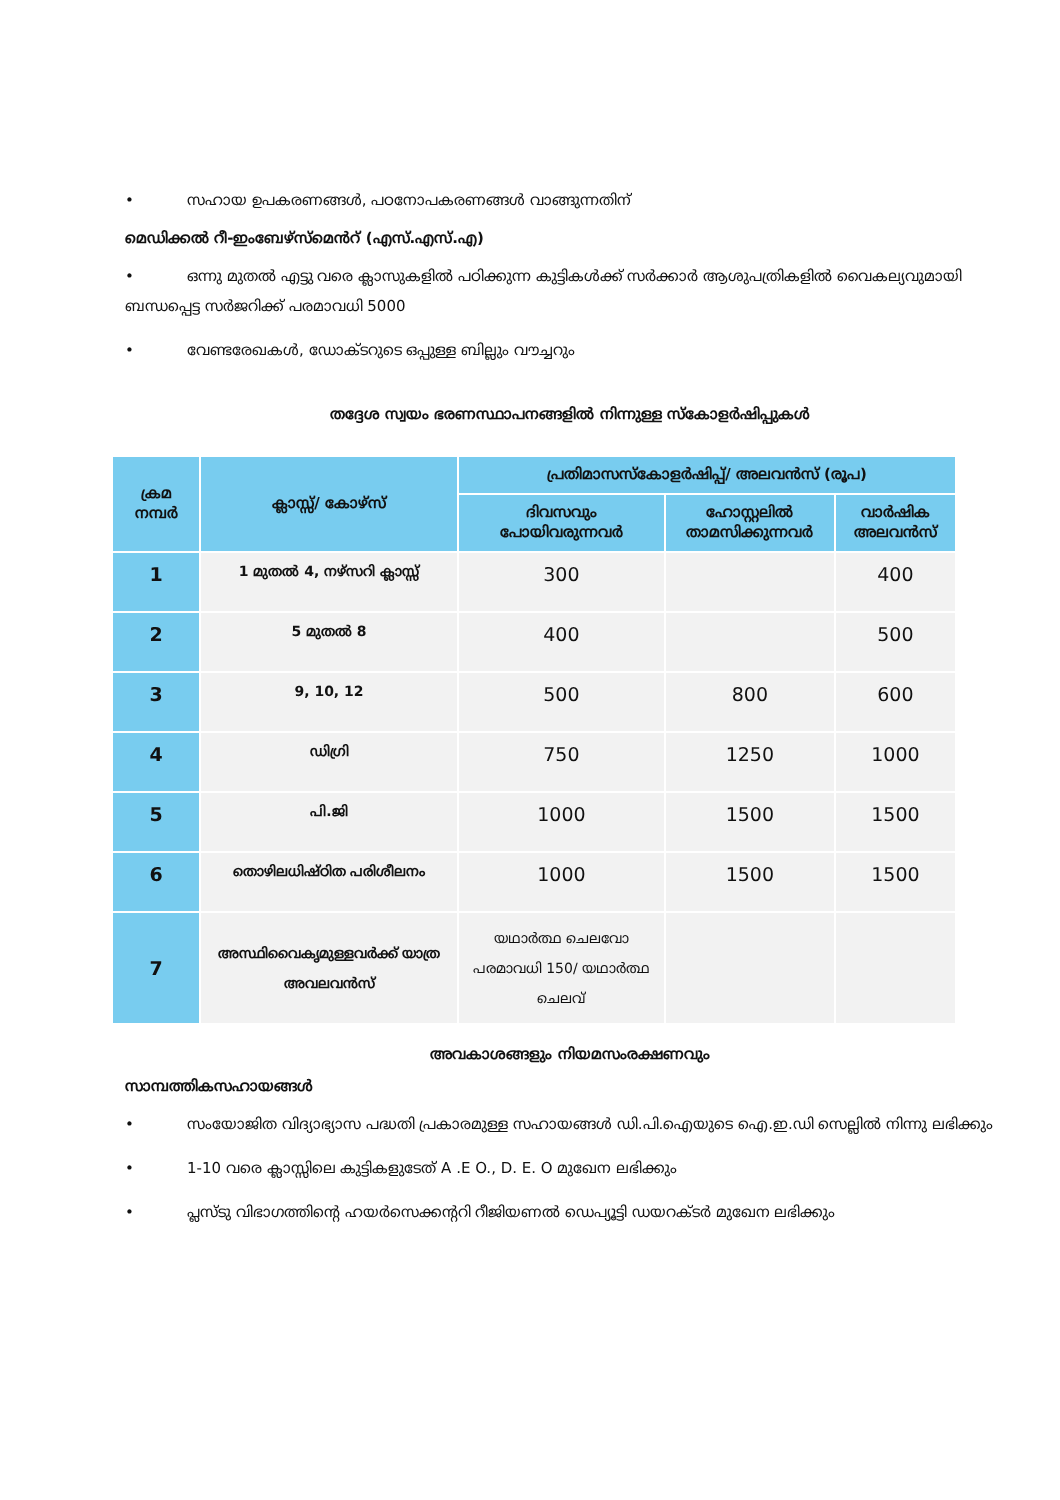• സഹായ ഉപകരണങ്ങൾ, പഠനോപകരണങ്ങൾ വാങ്ങുന്നതിന്
മെഡിക്കൽ റീ-ഇംബേഴ്സ്മെൻറ് (എസ്.എസ്.എ)
• ഒന്നു മുതൽ എട്ടു വരെ ക്ലാസുകളിൽ പഠിക്കുന്ന കുട്ടികൾക്ക് സർക്കാർ ആശുപത്രികളിൽ വൈകല്യവുമായി ബന്ധപ്പെട്ട സർജറിക്ക് പരമാവധി 5000
• വേണ്ടരേഖകൾ, ഡോക്ടറുടെ ഒപ്പുള്ള ബില്ലും വൗച്ചറും
തദ്ദേശ സ്വയം ഭരണസ്ഥാപനങ്ങളിൽ നിന്നുള്ള സ്കോളർഷിപ്പുകൾ
| ക്രമ നമ്പർ | ക്ലാസ്സ്/ കോഴ്സ് | പ്രതിമാസസ്കോളർഷിപ്പ്/ അലവൻസ് (രൂപ) | | |
| --- | --- | --- | --- | --- |
| | | ദിവസവും പോയിവരുന്നവർ | ഹോസ്റ്റലിൽ താമസിക്കുന്നവർ | വാർഷിക അലവൻസ് |
| 1 | 1 മുതൽ 4, നഴ്സറി ക്ലാസ്സ് | 300 | | 400 |
| 2 | 5 മുതൽ 8 | 400 | | 500 |
| 3 | 9, 10, 12 | 500 | 800 | 600 |
| 4 | ഡിഗ്രി | 750 | 1250 | 1000 |
| 5 | പി.ജി | 1000 | 1500 | 1500 |
| 6 | തൊഴിലധിഷ്ഠിത പരിശീലനം | 1000 | 1500 | 1500 |
| 7 | അസ്ഥിവൈകൃമുള്ളവർക്ക് യാത്ര അവലവൻസ് | യഥാർത്ഥ ചെലവോ പരമാവധി 150/ യഥാർത്ഥ ചെലവ് | | |
അവകാശങ്ങളും നിയമസംരക്ഷണവും
സാമ്പത്തികസഹായങ്ങൾ
• സംയോജിത വിദ്യാഭ്യാസ പദ്ധതി പ്രകാരമുള്ള സഹായങ്ങൾ ഡി.പി.ഐയുടെ ഐ.ഇ.ഡി സെല്ലിൽ നിന്നു ലഭിക്കും
• 1-10 വരെ ക്ലാസ്സിലെ കുട്ടികളുടേത് A .E O., D. E. O മുഖേന ലഭിക്കും
• പ്ലസ്ടു വിഭാഗത്തിന്റെ ഹയർസെക്കന്ററി റീജിയണൽ ഡെപ്യൂട്ടി ഡയറക്ടർ മുഖേന ലഭിക്കും